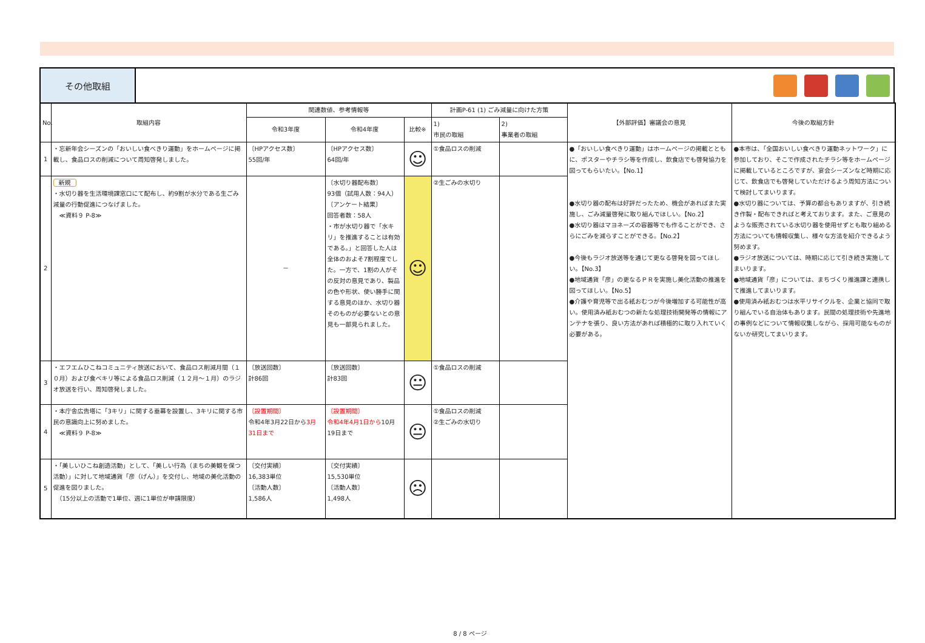その他取組
| No. | 取組内容 | 関連数値、参考情報等 | | | 計画P-61 (1) ごみ減量に向けた方策 | | 【外部評価】審議会の意見 | 今後の取組方針 |
| --- | --- | --- | --- | --- | --- | --- | --- | --- |
| | | 令和3年度 | 令和4年度 | 比較※ | 1) 市民の取組 | 2) 事業者の取組 | | |
| 1 | ・忘新年会シーズンの「おいしい食べきり運動」をホームページに掲載し、食品ロスの削減について周知啓発しました。 | 〔HPアクセス数〕 55回/年 | 〔HPアクセス数〕 64回/年 | ☺ | ①食品ロスの削減 | | ●「おいしい食べきり運動」はホームページの掲載とともに、ポスターやチラシ等を作成し、飲食店でも啓発協力を図ってもらいたい。【No.1】 ●水切り器の配布は好評だったため、機会があればまた実施し、ごみ減量啓発に取り組んでほしい。【No.2】 ●水切り器はマヨネーズの容器等でも作ることができ、さらにごみを減らすことができる。【No.2】 ●今後もラジオ放送等を通じて更なる啓発を図ってほしい。【No.3】 ●地域通貨「彦」の更なるＰＲを実施し美化活動の推進を図ってほしい。【No.5】 ●介護や育児等で出る紙おむつが今後増加する可能性が高い。使用済み紙おむつの新たな処理技術開発等の情報にアンテナを張り、良い方法があれば積極的に取り入れていく必要がある。 | ●本市は、「全国おいしい食べきり運動ネットワーク」に参加しており、そこで作成されたチラシ等をホームページに掲載しているところですが、宴会シーズンなど時期に応じて、飲食店でも啓発していただけるよう周知方法について検討してまいります。 ●水切り器については、予算の都合もありますが、引き続き作製・配布できればと考えております。また、ご意見のような販売されている水切り器を使用せずとも取り組める方法についても情報収集し、様々な方法を紹介できるよう努めます。 ●ラジオ放送については、時期に応じて引き続き実施してまいります。 ●地域通貨「彦」については、まちづくり推進課と連携して推進してまいります。 ●使用済み紙おむつは水平リサイクルを、企業と協同で取り組んでいる自治体もあります。民間の処理技術や先進地の事例などについて情報収集しながら、採用可能なものがないか研究してまいります。 |
| 2 | 新規 ・水切り器を生活環境課窓口にて配布し、約9割が水分である生ごみ減量の行動促進につなげました。 ≪資料９ P-8≫ | － | 〔水切り器配布数〕 93個（試用人数：94人） 〔アンケート結果〕 回答者数：58人 ・市が水切り器で「水キリ」を推進することは有効である。」と回答した人は全体のおよそ7割程度でした。一方で、1割の人がその反対の意見であり、製品の色や形状、使い勝手に関する意見のほか、水切り器そのものが必要ないとの意見も一部見られました。 | ☺ | ②生ごみの水切り | | | |
| 3 | ・エフエムひこねコミュニティ放送において、食品ロス削減月間（１０月）および食べキリ等による食品ロス削減（１２月～１月）のラジオ放送を行い、周知啓発しました。 | 〔放送回数〕 計86回 | 〔放送回数〕 計83回 | 😐 | ①食品ロスの削減 | | | |
| 4 | ・本庁舎広告塔に「3キリ」に関する垂幕を設置し、3キリに関する市民の意識向上に努めました。 ≪資料９ P-8≫ | 〔設置期間〕 令和4年3月22日から 3月31日まで | 〔設置期間〕 令和4年4月1日から 10月19日まで | 😐 | ①食品ロスの削減 ②生ごみの水切り | | | |
| 5 | ・「美しいひこね創造活動」として、「美しい行為（まちの美観を保つ活動）」に対して地域通貨「彦（げん）」を交付し、地域の美化活動の促進を図りました。 （15分以上の活動で1単位、週に1単位が申請限度） | 〔交付実績〕 16,383単位 〔活動人数〕 1,586人 | 〔交付実績〕 15,530単位 〔活動人数〕 1,498人 | ☹ | | | | |
8 / 8 ページ